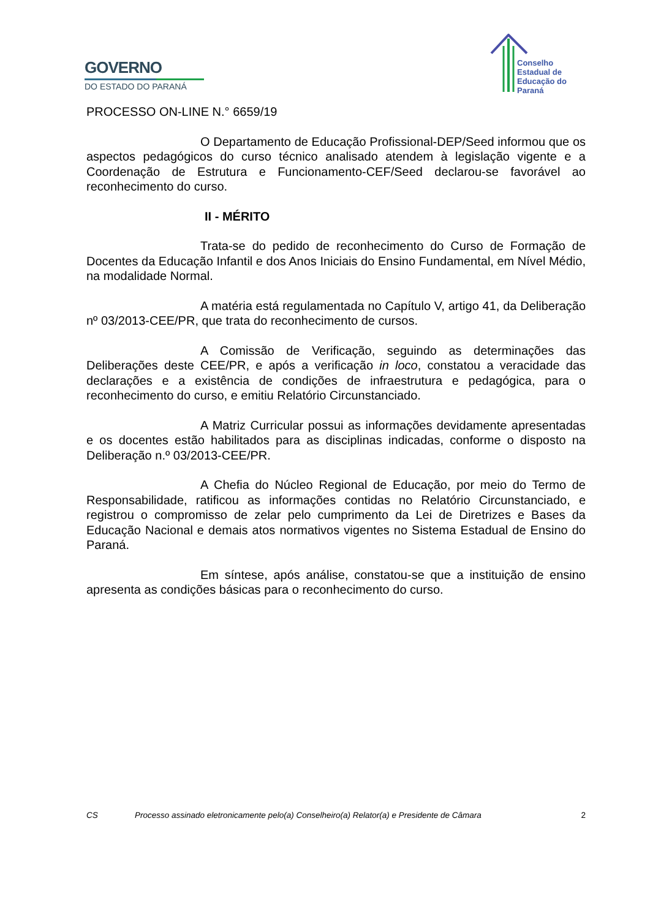GOVERNO
DO ESTADO DO PARANÁ
Conselho Estadual de Educação do Paraná
PROCESSO ON-LINE N.° 6659/19
O Departamento de Educação Profissional-DEP/Seed informou que os aspectos pedagógicos do curso técnico analisado atendem à legislação vigente e a Coordenação de Estrutura e Funcionamento-CEF/Seed declarou-se favorável ao reconhecimento do curso.
II - MÉRITO
Trata-se do pedido de reconhecimento do Curso de Formação de Docentes da Educação Infantil e dos Anos Iniciais do Ensino Fundamental, em Nível Médio, na modalidade Normal.
A matéria está regulamentada no Capítulo V, artigo 41, da Deliberação nº 03/2013-CEE/PR, que trata do reconhecimento de cursos.
A Comissão de Verificação, seguindo as determinações das Deliberações deste CEE/PR, e após a verificação in loco, constatou a veracidade das declarações e a existência de condições de infraestrutura e pedagógica, para o reconhecimento do curso, e emitiu Relatório Circunstanciado.
A Matriz Curricular possui as informações devidamente apresentadas e os docentes estão habilitados para as disciplinas indicadas, conforme o disposto na Deliberação n.º 03/2013-CEE/PR.
A Chefia do Núcleo Regional de Educação, por meio do Termo de Responsabilidade, ratificou as informações contidas no Relatório Circunstanciado, e registrou o compromisso de zelar pelo cumprimento da Lei de Diretrizes e Bases da Educação Nacional e demais atos normativos vigentes no Sistema Estadual de Ensino do Paraná.
Em síntese, após análise, constatou-se que a instituição de ensino apresenta as condições básicas para o reconhecimento do curso.
CS Processo assinado eletronicamente pelo(a) Conselheiro(a) Relator(a) e Presidente de Câmara 2